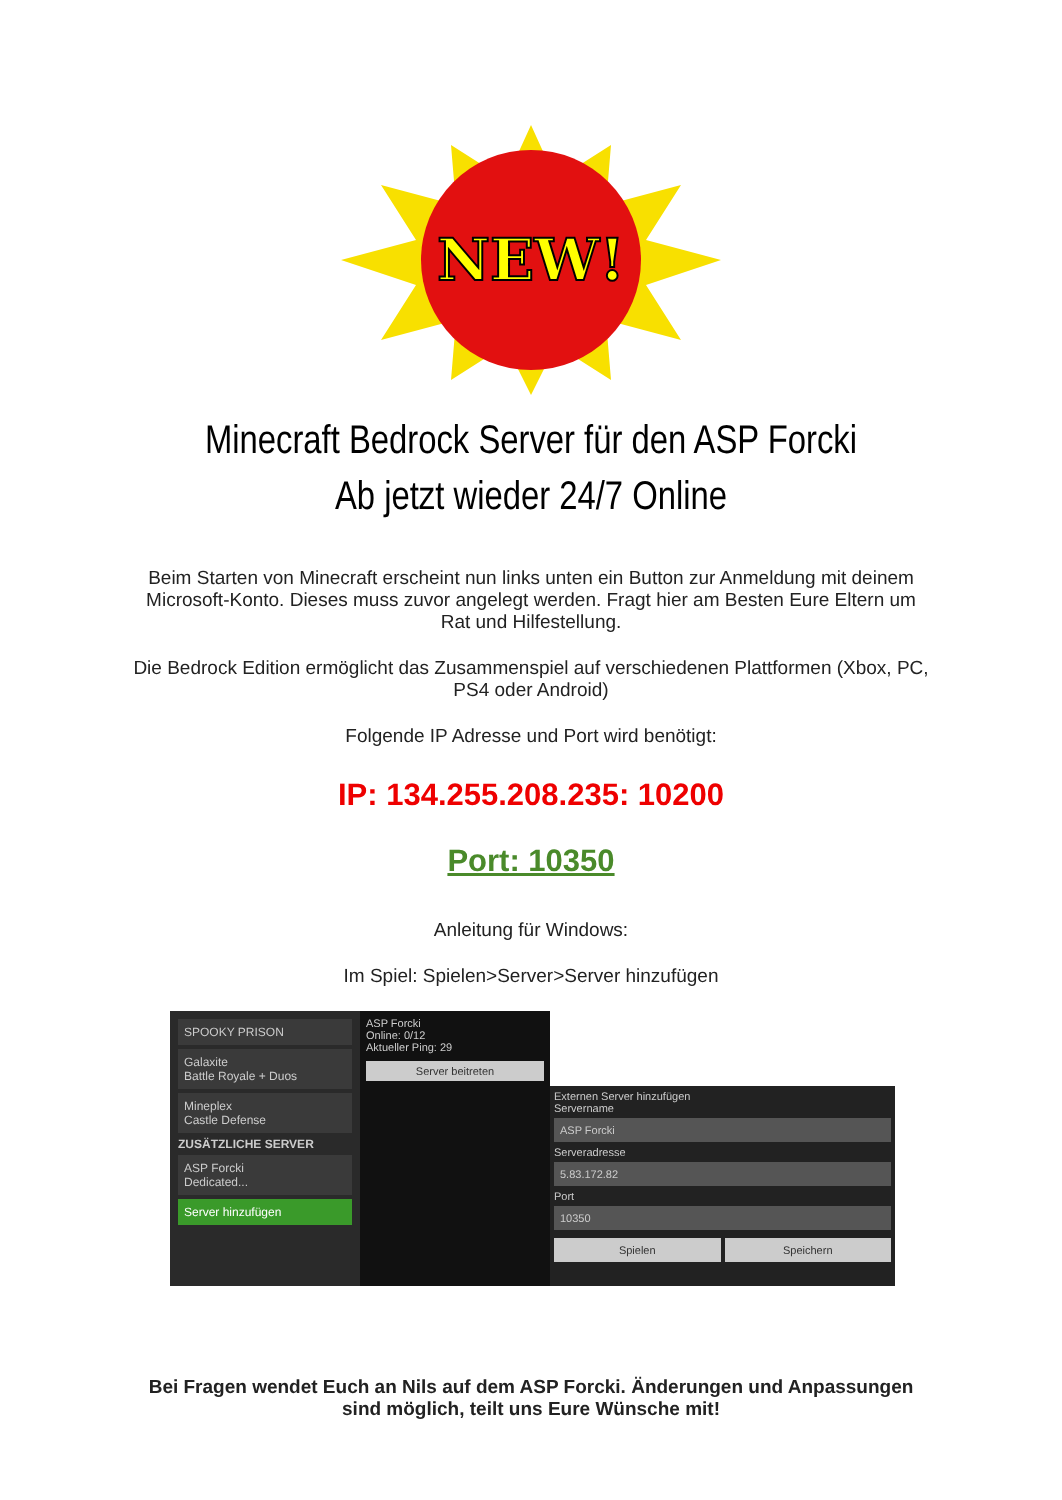NEW!
Minecraft Bedrock Server für den ASP Forcki
Ab jetzt wieder 24/7 Online
Beim Starten von Minecraft erscheint nun links unten ein Button zur Anmeldung mit deinem Microsoft-Konto. Dieses muss zuvor angelegt werden. Fragt hier am Besten Eure Eltern um Rat und Hilfestellung.
Die Bedrock Edition ermöglicht das Zusammenspiel auf verschiedenen Plattformen (Xbox, PC, PS4 oder Android)
Folgende IP Adresse und Port wird benötigt:
IP: 134.255.208.235: 10200
Port: 10350
Anleitung für Windows:
Im Spiel: Spielen>Server>Server hinzufügen
SPOOKY PRISON
Galaxite
Battle Royale + Duos
Mineplex
Castle Defense
ZUSÄTZLICHE SERVER
ASP Forcki
Dedicated...
Server hinzufügen
ASP Forcki
Online: 0/12
Aktueller Ping: 29
Server beitreten
Externen Server hinzufügen
Servername
ASP Forcki
Serveradresse
5.83.172.82
Port
10350
Spielen Speichern
Bei Fragen wendet Euch an Nils auf dem ASP Forcki. Änderungen und Anpassungen sind möglich, teilt uns Eure Wünsche mit!